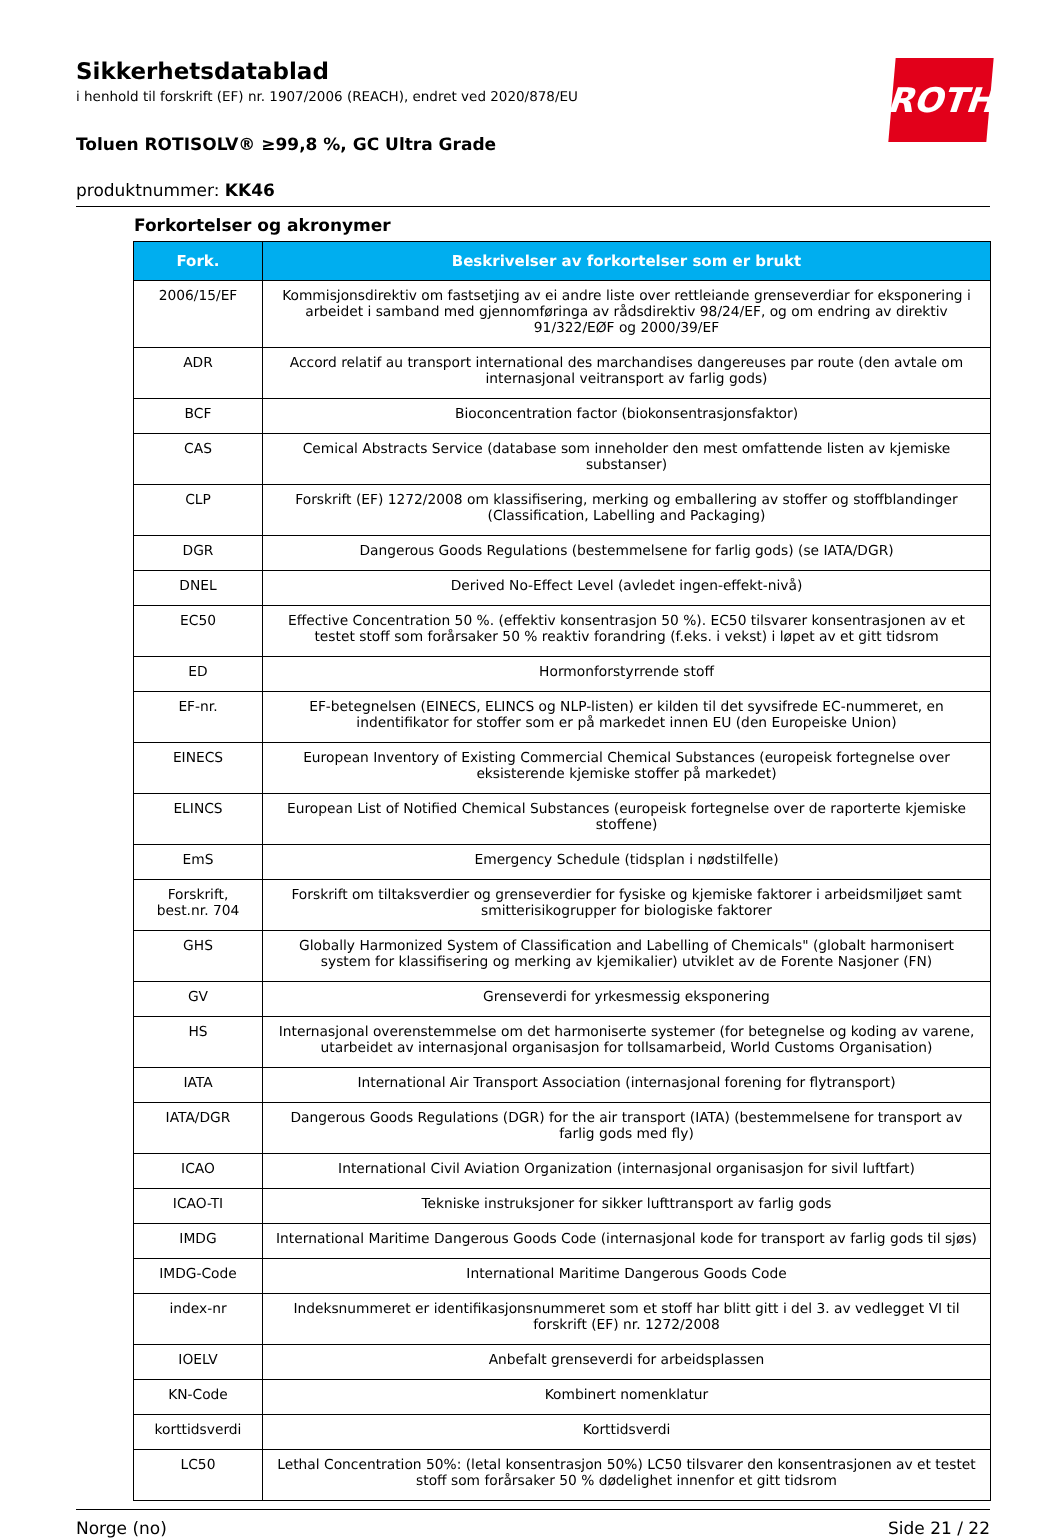ROTH
Sikkerhetsdatablad
i henhold til forskrift (EF) nr. 1907/2006 (REACH), endret ved 2020/878/EU
Toluen ROTISOLV® ≥99,8 %, GC Ultra Grade
produktnummer: KK46
Forkortelser og akronymer
| Fork. | Beskrivelser av forkortelser som er brukt |
| --- | --- |
| 2006/15/EF | Kommisjonsdirektiv om fastsetjing av ei andre liste over rettleiande grenseverdiar for eksponering i arbeidet i samband med gjennomføringa av rådsdirektiv 98/24/EF, og om endring av direktiv 91/322/EØF og 2000/39/EF |
| ADR | Accord relatif au transport international des marchandises dangereuses par route (den avtale om internasjonal veitransport av farlig gods) |
| BCF | Bioconcentration factor (biokonsentrasjonsfaktor) |
| CAS | Cemical Abstracts Service (database som inneholder den mest omfattende listen av kjemiske substanser) |
| CLP | Forskrift (EF) 1272/2008 om klassifisering, merking og emballering av stoffer og stoffblandinger (Classification, Labelling and Packaging) |
| DGR | Dangerous Goods Regulations (bestemmelsene for farlig gods) (se IATA/DGR) |
| DNEL | Derived No-Effect Level (avledet ingen-effekt-nivå) |
| EC50 | Effective Concentration 50 %. (effektiv konsentrasjon 50 %). EC50 tilsvarer konsentrasjonen av et testet stoff som forårsaker 50 % reaktiv forandring (f.eks. i vekst) i løpet av et gitt tidsrom |
| ED | Hormonforstyrrende stoff |
| EF-nr. | EF-betegnelsen (EINECS, ELINCS og NLP-listen) er kilden til det syvsifrede EC-nummeret, en indentifikator for stoffer som er på markedet innen EU (den Europeiske Union) |
| EINECS | European Inventory of Existing Commercial Chemical Substances (europeisk fortegnelse over eksisterende kjemiske stoffer på markedet) |
| ELINCS | European List of Notified Chemical Substances (europeisk fortegnelse over de raporterte kjemiske stoffene) |
| EmS | Emergency Schedule (tidsplan i nødstilfelle) |
| Forskrift, best.nr. 704 | Forskrift om tiltaksverdier og grenseverdier for fysiske og kjemiske faktorer i arbeidsmiljøet samt smitterisikogrupper for biologiske faktorer |
| GHS | Globally Harmonized System of Classification and Labelling of Chemicals" (globalt harmonisert system for klassifisering og merking av kjemikalier) utviklet av de Forente Nasjoner (FN) |
| GV | Grenseverdi for yrkesmessig eksponering |
| HS | Internasjonal overenstemmelse om det harmoniserte systemer (for betegnelse og koding av varene, utarbeidet av internasjonal organisasjon for tollsamarbeid, World Customs Organisation) |
| IATA | International Air Transport Association (internasjonal forening for flytransport) |
| IATA/DGR | Dangerous Goods Regulations (DGR) for the air transport (IATA) (bestemmelsene for transport av farlig gods med fly) |
| ICAO | International Civil Aviation Organization (internasjonal organisasjon for sivil luftfart) |
| ICAO-TI | Tekniske instruksjoner for sikker lufttransport av farlig gods |
| IMDG | International Maritime Dangerous Goods Code (internasjonal kode for transport av farlig gods til sjøs) |
| IMDG-Code | International Maritime Dangerous Goods Code |
| index-nr | Indeksnummeret er identifikasjonsnummeret som et stoff har blitt gitt i del 3. av vedlegget VI til forskrift (EF) nr. 1272/2008 |
| IOELV | Anbefalt grenseverdi for arbeidsplassen |
| KN-Code | Kombinert nomenklatur |
| korttidsverdi | Korttidsverdi |
| LC50 | Lethal Concentration 50%: (letal konsentrasjon 50%) LC50 tilsvarer den konsentrasjonen av et testet stoff som forårsaker 50 % dødelighet innenfor et gitt tidsrom |
Norge (no) Side 21 / 22